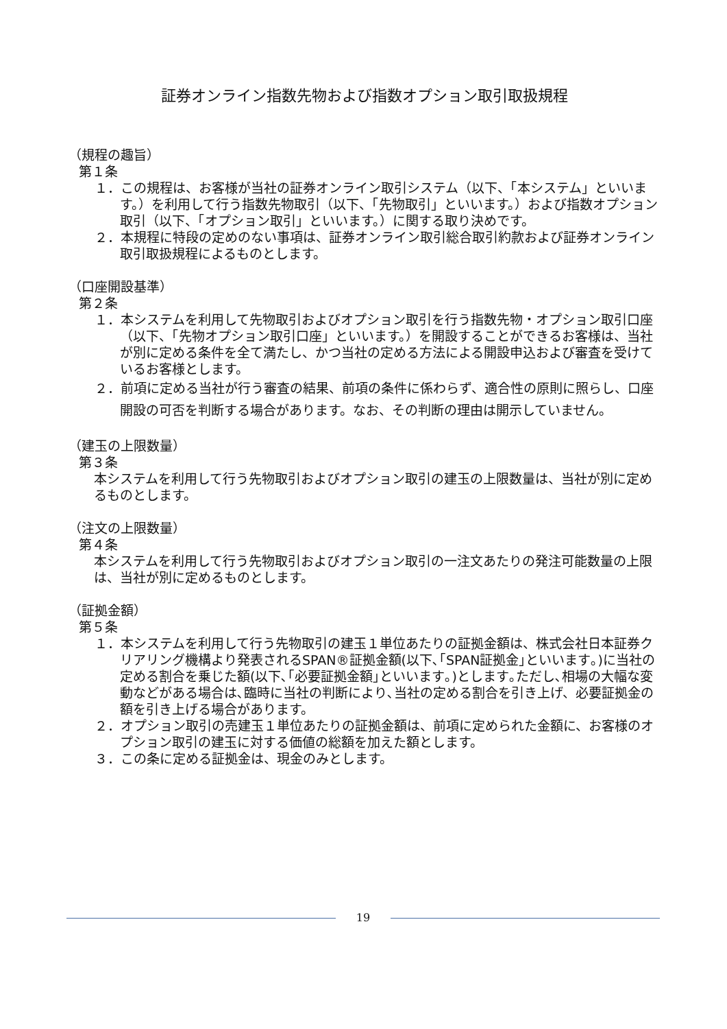証券オンライン指数先物および指数オプション取引取扱規程
（規程の趣旨）
第１条
１．この規程は、お客様が当社の証券オンライン取引システム（以下、「本システム」といいます。）を利用して行う指数先物取引（以下、「先物取引」といいます。）および指数オプション取引（以下、「オプション取引」といいます。）に関する取り決めです。
２．本規程に特段の定めのない事項は、証券オンライン取引総合取引約款および証券オンライン取引取扱規程によるものとします。
（口座開設基準）
第２条
１．本システムを利用して先物取引およびオプション取引を行う指数先物・オプション取引口座（以下、「先物オプション取引口座」といいます。）を開設することができるお客様は、当社が別に定める条件を全て満たし、かつ当社の定める方法による開設申込および審査を受けているお客様とします。
２．前項に定める当社が行う審査の結果、前項の条件に係わらず、適合性の原則に照らし、口座開設の可否を判断する場合があります。なお、その判断の理由は開示していません。
（建玉の上限数量）
第３条
本システムを利用して行う先物取引およびオプション取引の建玉の上限数量は、当社が別に定めるものとします。
（注文の上限数量）
第４条
本システムを利用して行う先物取引およびオプション取引の一注文あたりの発注可能数量の上限は、当社が別に定めるものとします。
（証拠金額）
第５条
１．本システムを利用して行う先物取引の建玉１単位あたりの証拠金額は、株式会社日本証券クリアリング機構より発表されるSPAN®証拠金額(以下､｢SPAN証拠金｣といいます｡)に当社の定める割合を乗じた額(以下､｢必要証拠金額｣といいます｡)とします｡ただし､相場の大幅な変動などがある場合は､臨時に当社の判断により､当社の定める割合を引き上げ、必要証拠金の額を引き上げる場合があります。
２．オプション取引の売建玉１単位あたりの証拠金額は、前項に定められた金額に、お客様のオプション取引の建玉に対する価値の総額を加えた額とします。
３．この条に定める証拠金は、現金のみとします。
19